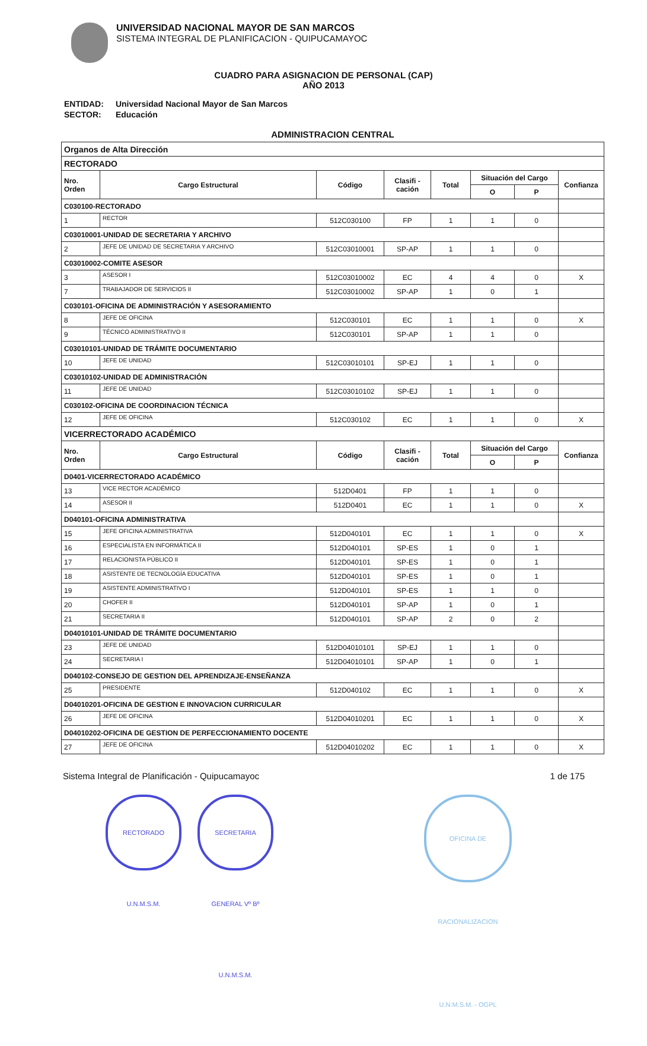UNIVERSIDAD NACIONAL MAYOR DE SAN MARCOS
SISTEMA INTEGRAL DE PLANIFICACION - QUIPUCAMAYOC
CUADRO PARA ASIGNACION DE PERSONAL (CAP)
AÑO 2013
| ENTIDAD: | Universidad Nacional Mayor de San Marcos |
| SECTOR: | Educación |
ADMINISTRACION CENTRAL
| Organos de Alta Dirección | | | | | | | |
| RECTORADO | | | | | | | |
| Nro. Orden | Cargo Estructural | Código | Clasifi - cación | Total | Situación del Cargo | | Confianza |
| | | | | | O | P | |
| C030100-RECTORADO | | | | | | | |
| 1 | RECTOR | 512C030100 | FP | 1 | 1 | 0 | |
| C03010001-UNIDAD DE SECRETARIA Y ARCHIVO | | | | | | | |
| 2 | JEFE DE UNIDAD DE SECRETARIA Y ARCHIVO | 512C03010001 | SP-AP | 1 | 1 | 0 | |
| C03010002-COMITE ASESOR | | | | | | | |
| 3 | ASESOR I | 512C03010002 | EC | 4 | 4 | 0 | X |
| 7 | TRABAJADOR DE SERVICIOS II | 512C03010002 | SP-AP | 1 | 0 | 1 | |
| C030101-OFICINA DE ADMINISTRACIÓN Y ASESORAMIENTO | | | | | | | |
| 8 | JEFE DE OFICINA | 512C030101 | EC | 1 | 1 | 0 | X |
| 9 | TÉCNICO ADMINISTRATIVO II | 512C030101 | SP-AP | 1 | 1 | 0 | |
| C03010101-UNIDAD DE TRÁMITE DOCUMENTARIO | | | | | | | |
| 10 | JEFE DE UNIDAD | 512C03010101 | SP-EJ | 1 | 1 | 0 | |
| C03010102-UNIDAD DE ADMINISTRACIÓN | | | | | | | |
| 11 | JEFE DE UNIDAD | 512C03010102 | SP-EJ | 1 | 1 | 0 | |
| C030102-OFICINA DE COORDINACION TÉCNICA | | | | | | | |
| 12 | JEFE DE OFICINA | 512C030102 | EC | 1 | 1 | 0 | X |
| VICERRECTORADO ACADÉMICO | | | | | | | |
| Nro. Orden | Cargo Estructural | Código | Clasifi - cación | Total | Situación del Cargo | | Confianza |
| | | | | | O | P | |
| D0401-VICERRECTORADO ACADÉMICO | | | | | | | |
| 13 | VICE RECTOR ACADÉMICO | 512D0401 | FP | 1 | 1 | 0 | |
| 14 | ASESOR II | 512D0401 | EC | 1 | 1 | 0 | X |
| D040101-OFICINA ADMINISTRATIVA | | | | | | | |
| 15 | JEFE OFICINA ADMINISTRATIVA | 512D040101 | EC | 1 | 1 | 0 | X |
| 16 | ESPECIALISTA EN INFORMÁTICA II | 512D040101 | SP-ES | 1 | 0 | 1 | |
| 17 | RELACIONISTA PÚBLICO II | 512D040101 | SP-ES | 1 | 0 | 1 | |
| 18 | ASISTENTE DE TECNOLOGÍA EDUCATIVA | 512D040101 | SP-ES | 1 | 0 | 1 | |
| 19 | ASISTENTE ADMINISTRATIVO I | 512D040101 | SP-ES | 1 | 1 | 0 | |
| 20 | CHOFER II | 512D040101 | SP-AP | 1 | 0 | 1 | |
| 21 | SECRETARIA II | 512D040101 | SP-AP | 2 | 0 | 2 | |
| D04010101-UNIDAD DE TRÁMITE DOCUMENTARIO | | | | | | | |
| 23 | JEFE DE UNIDAD | 512D04010101 | SP-EJ | 1 | 1 | 0 | |
| 24 | SECRETARIA I | 512D04010101 | SP-AP | 1 | 0 | 1 | |
| D040102-CONSEJO DE GESTION DEL APRENDIZAJE-ENSEÑANZA | | | | | | | |
| 25 | PRESIDENTE | 512D040102 | EC | 1 | 1 | 0 | X |
| D04010201-OFICINA DE GESTION E INNOVACION CURRICULAR | | | | | | | |
| 26 | JEFE DE OFICINA | 512D04010201 | EC | 1 | 1 | 0 | X |
| D04010202-OFICINA DE GESTION DE PERFECCIONAMIENTO DOCENTE | | | | | | | |
| 27 | JEFE DE OFICINA | 512D04010202 | EC | 1 | 1 | 0 | X |
Sistema Integral de Planificación - Quipucamayoc 1 de 175
RECTORADO U.N.M.S.M.
SECRETARIA GENERAL Vº Bº U.N.M.S.M.
OFICINA DE RACIONALIZACION U.N.M.S.M. - OGPL